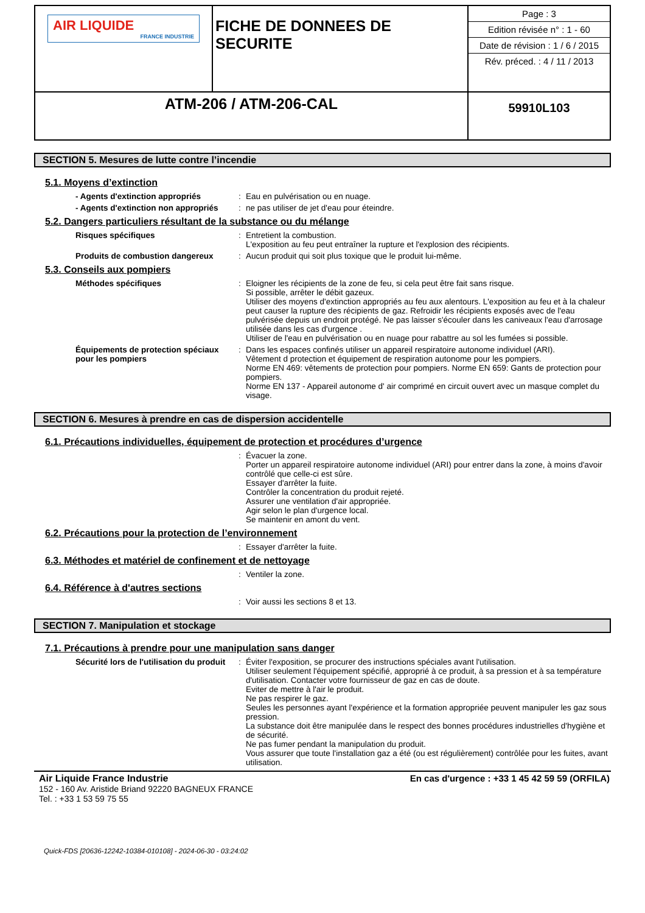| AIR LIQUIDE FRANCE INDUSTRIE | FICHE DE DONNEES DE SECURITE | / Page : 3 / / Edition révisée n° : 1 - 60 / / Date de révision : 1 / 6 / 2015 / / Rév. préced. : 4 / 11 / 2013 / |
| ATM-206 / ATM-206-CAL | | 59910L103 |
SECTION 5. Mesures de lutte contre l’incendie
5.1. Moyens d’extinction
- Agents d'extinction appropriés : Eau en pulvérisation ou en nuage.
- Agents d'extinction non appropriés
: ne pas utiliser de jet d'eau pour éteindre.
5.2. Dangers particuliers résultant de la substance ou du mélange
Risques spécifiques : Entretient la combustion.
L'exposition au feu peut entraîner la rupture et l'explosion des récipients.
Produits de combustion dangereux : Aucun produit qui soit plus toxique que le produit lui-même.
5.3. Conseils aux pompiers
Méthodes spécifiques : Eloigner les récipients de la zone de feu, si cela peut être fait sans risque.
Si possible, arrêter le débit gazeux.
Utiliser des moyens d'extinction appropriés au feu aux alentours. L'exposition au feu et à la chaleur peut causer la rupture des récipients de gaz. Refroidir les récipients exposés avec de l'eau pulvérisée depuis un endroit protégé. Ne pas laisser s'écouler dans les caniveaux l'eau d'arrosage utilisée dans les cas d'urgence .
Utiliser de l'eau en pulvérisation ou en nuage pour rabattre au sol les fumées si possible.
Équipements de protection spéciaux pour les pompiers
: Dans les espaces confinés utiliser un appareil respiratoire autonome individuel (ARI).
Vêtement d protection et équipement de respiration autonome pour les pompiers.
Norme EN 469: vêtements de protection pour pompiers. Norme EN 659: Gants de protection pour pompiers.
Norme EN 137 - Appareil autonome d' air comprimé en circuit ouvert avec un masque complet du visage.
SECTION 6. Mesures à prendre en cas de dispersion accidentelle
6.1. Précautions individuelles, équipement de protection et procédures d’urgence
: Évacuer la zone.
Porter un appareil respiratoire autonome individuel (ARI) pour entrer dans la zone, à moins d'avoir contrôlé que celle-ci est sûre.
Essayer d'arrêter la fuite.
Contrôler la concentration du produit rejeté.
Assurer une ventilation d'air appropriée.
Agir selon le plan d'urgence local.
Se maintenir en amont du vent.
6.2. Précautions pour la protection de l’environnement
: Essayer d'arrêter la fuite.
6.3. Méthodes et matériel de confinement et de nettoyage
: Ventiler la zone.
6.4. Référence à d'autres sections
: Voir aussi les sections 8 et 13.
SECTION 7. Manipulation et stockage
7.1. Précautions à prendre pour une manipulation sans danger
Sécurité lors de l'utilisation du produit
: Éviter l'exposition, se procurer des instructions spéciales avant l'utilisation.
Utiliser seulement l'équipement spécifié, approprié à ce produit, à sa pression et à sa température d'utilisation. Contacter votre fournisseur de gaz en cas de doute.
Eviter de mettre à l'air le produit.
Ne pas respirer le gaz.
Seules les personnes ayant l'expérience et la formation appropriée peuvent manipuler les gaz sous pression.
La substance doit être manipulée dans le respect des bonnes procédures industrielles d'hygiène et de sécurité.
Ne pas fumer pendant la manipulation du produit.
Vous assurer que toute l'installation gaz a été (ou est régulièrement) contrôlée pour les fuites, avant utilisation.
Air Liquide France Industrie
152 - 160 Av. Aristide Briand 92220 BAGNEUX FRANCE
Tel. : +33 1 53 59 75 55
En cas d'urgence : +33 1 45 42 59 59 (ORFILA)
Quick-FDS [20636-12242-10384-010108] - 2024-06-30 - 03:24:02